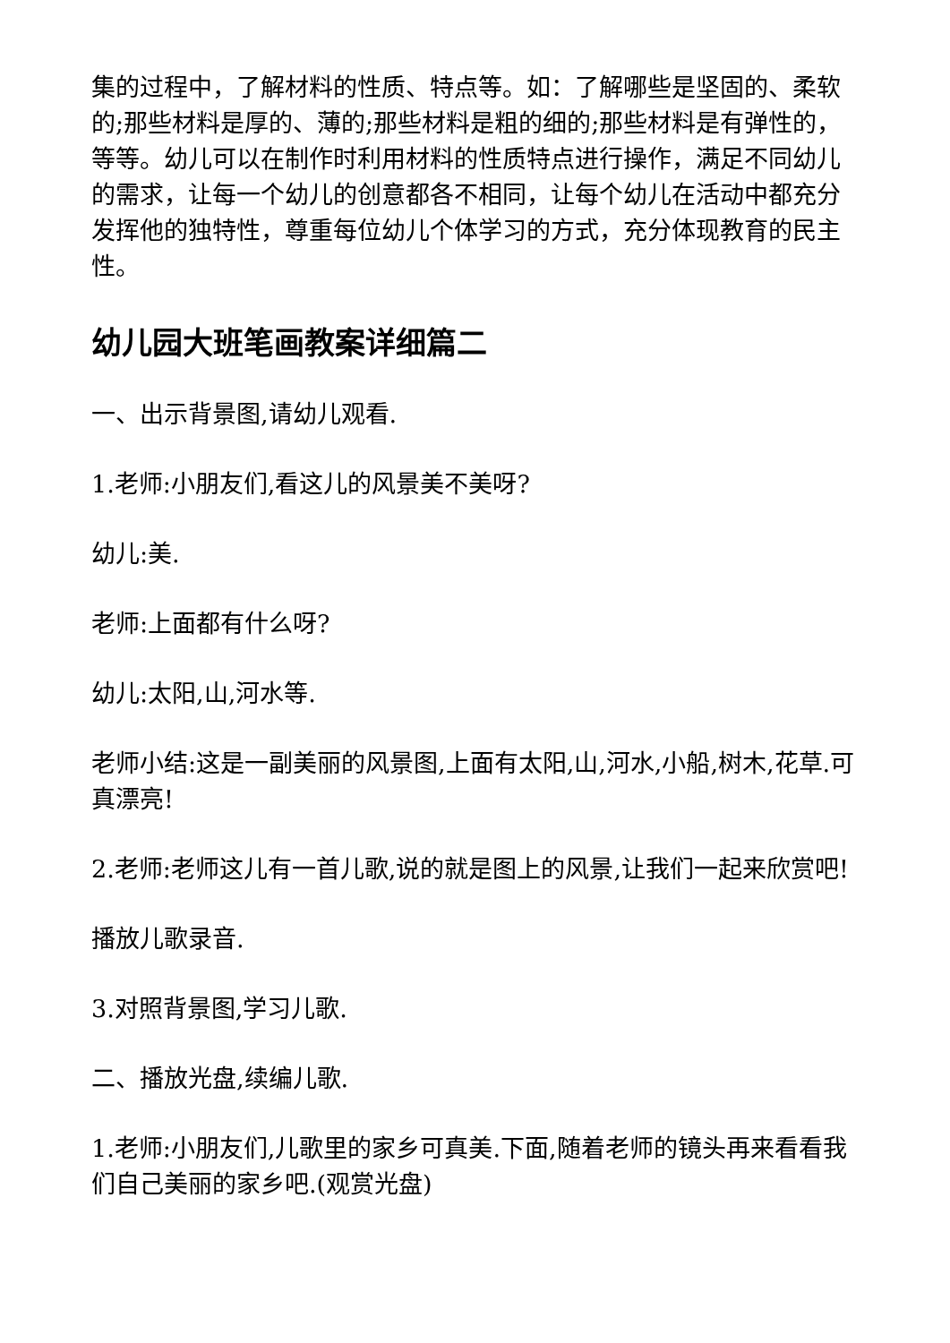集的过程中，了解材料的性质、特点等。如：了解哪些是坚固的、柔软的;那些材料是厚的、薄的;那些材料是粗的细的;那些材料是有弹性的，等等。幼儿可以在制作时利用材料的性质特点进行操作，满足不同幼儿的需求，让每一个幼儿的创意都各不相同，让每个幼儿在活动中都充分发挥他的独特性，尊重每位幼儿个体学习的方式，充分体现教育的民主性。
幼儿园大班笔画教案详细篇二
一、出示背景图,请幼儿观看.
1.老师:小朋友们,看这儿的风景美不美呀?
幼儿:美.
老师:上面都有什么呀?
幼儿:太阳,山,河水等.
老师小结:这是一副美丽的风景图,上面有太阳,山,河水,小船,树木,花草.可真漂亮!
2.老师:老师这儿有一首儿歌,说的就是图上的风景,让我们一起来欣赏吧!
播放儿歌录音.
3.对照背景图,学习儿歌.
二、播放光盘,续编儿歌.
1.老师:小朋友们,儿歌里的家乡可真美.下面,随着老师的镜头再来看看我们自己美丽的家乡吧.(观赏光盘)